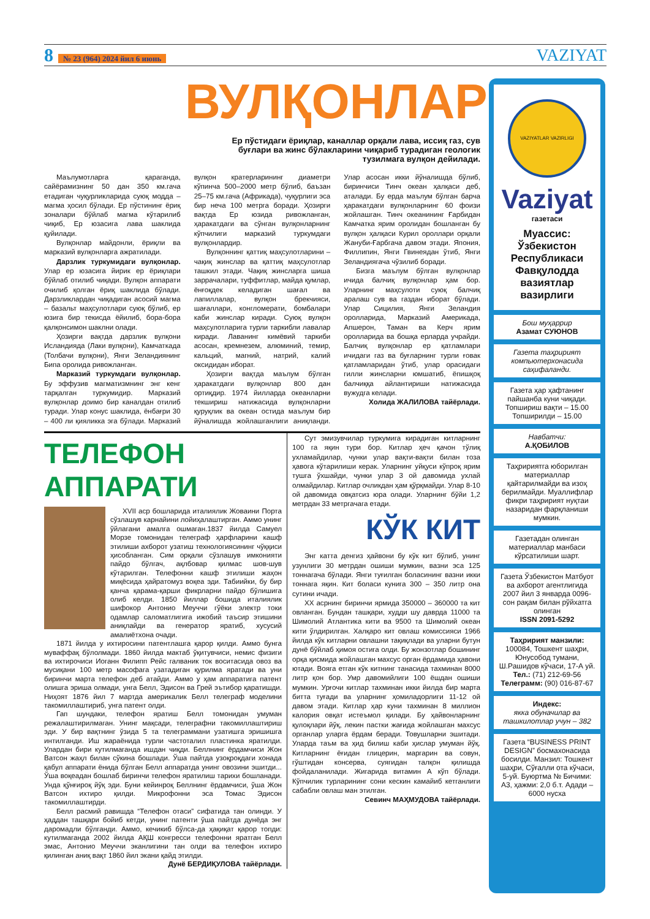8 № 23 (964) 2024 йил 6 июнь
VAZIYAT
ВУЛҚОНЛАР
Ер пўстидаги ёриқлар, каналлар орқали лава, иссиқ газ, сув буғлари ва жинс бўлакларини чиқариб турадиган геологик тузилмага вулқон дейилади.
Маълумотларга қараганда, сайёрамизнинг 50 дан 350 км.гача етадиган чуқурликларида суюқ модда – магма ҳосил бўлади. Ер пўстининг ёриқ зоналари бўйлаб магма кўтарилиб чиқиб, Ер юзасига лава шаклида қуйилади.
Вулқонлар майдонли, ёриқли ва марказий вулқонларга ажратилади.
Дарзлик туркумидаги вулқонлар. Улар ер юзасига йирик ер ёриқлари бўйлаб отилиб чиқади. Вулқон аппарати очилиб қолган ёриқ шаклида бўлади. Дарзликлардан чиқадиган асосий магма – базальт маҳсулотлари суюқ бўлиб, ер юзига бир текисда ёйилиб, бора-бора қалқонсимон шаклни олади.
Ҳозирги вақтда дарзлик вулқони Исландияда (Лаки вулқони), Камчаткада (Толбачи вулқони), Янги Зеландиянинг Бипа оролида ривожланган.
Марказий туркумдаги вулқонлар. Бу эффузив магматизмнинг энг кенг тарқалган туркумидир. Марказий вулқонлар доимо бир каналдан отилиб туради. Улар конус шаклида, ёнбағри 30 – 400 ли қияликка эга бўлади. Марказий вулқон кратерларининг диаметри кўпинча 500–2000 метр бўлиб, баъзан 25–75 км.гача (Африкада), чуқурлиги эса бир неча 100 метрга боради. Ҳозирги вақтда Ер юзида ривожланган, ҳаракатдаги ва сўнган вулқонларнинг кўпчилиги марказий туркумдаги вулқонлардир.
Вулқоннинг қаттиқ маҳсулотларини – чақиқ жинслар ва қаттиқ маҳсулотлар ташкил этади. Чақиқ жинсларга шиша заррачалари, туффитлар, майда қумлар, ёнғоқдек келадиган шағал ва лапиллалар, вулқон брекчияси, шағаллари, конгломерати, бомбалари каби жинслар киради. Суюқ вулқон маҳсулотларига турли таркибли лавалар киради. Лаванинг кимёвий таркиби асосан, кремнезем, алюминий, темир, кальций, магний, натрий, калий оксидидан иборат.
Ҳозирги вақтда маълум бўлган ҳаракатдаги вулқонлар 800 дан ортиқдир. 1974 йилларда океанларни текшириш натижасида вулқонларни қуруқлик ва океан остида маълум бир йўналишда жойлашганлиги аниқланди. Улар асосан икки йўналишда бўлиб, биринчиси Тинч океан ҳалқаси деб, аталади. Бу ерда маълум бўлган барча ҳаракатдаги вулқонларнинг 60 фоизи жойлашган. Тинч океанининг Ғарбидан Камчатка ярим оролидан бошланган бу вулқон ҳалқаси Курил ороллари орқали Жануби-Ғарбгача давом этади. Япония, Филлипин, Янги Гвинеядан ўтиб, Янги Зеландиягача чўзилиб боради.
Бизга маълум бўлган вулқонлар ичида балчиқ вулқонлар ҳам бор. Уларнинг маҳсулоти суюқ балчиқ аралаш сув ва газдан иборат бўлади. Улар Сицилия, Янги Зеландия оролларида, Марказий Америкада, Апшерон, Таман ва Керч ярим оролларида ва бошқа ерларда учрайди. Балчиқ вулқонлар ер қатламлари ичидаги газ ва буғларнинг турли ғовак қатламларидан ўтиб, улар орасидаги гилли жинсларни юмшатиб, ёпишқоқ балчиққа айлантириши натижасида вужудга келади.
Холида ЖАЛИЛОВА тайёрлади.
ТЕЛЕФОН АППАРАТИ
XVII аср бошларида италиялик Жоваини Порта сўзлашув карнайини лойиҳалаштирган. Аммо унинг ўйлагани амалга ошмаган.1837 йилда Самуел Морзе томонидан телеграф ҳарфларини кашф этилиши ахборот узатиш технологиясининг чўққиси ҳисобланган. Сим орқали сўзлашув имконияти пайдо бўлгач, ақлбовар қилмас шов-шув кўтарилган. Телефонни кашф этилиши жаҳон миқёсида ҳайратомуз воқеа эди. Табиийки, бу бир қанча қарама-қарши фикрларни пайдо бўлишига олиб келди. 1850 йиллар бошида италиялик шифокор Антонио Меуччи гўёки электр токи одамлар саломатлигига ижобий таъсир этишини аниқлайди ва генератор яратиб, хусусий амалиётхона очади.
1871 йилда у ихтиросини патентлашга қарор қилди. Аммо бунга муваффақ бўлолмади. 1860 йилда мактаб ўқитувчиси, немис физиги ва ихтирочиси Иоганн Филипп Рейс галваник ток воситасида овоз ва мусиқани 100 метр масофага узатадиган қурилма яратади ва уни биринчи марта телефон деб атайди. Аммо у ҳам аппаратига патент олишга эриша олмади, унга Белл, Эдисон ва Грей эътибор қаратишди. Ниҳоят 1876 йил 7 мартда америкалик Белл телеграф моделини такомиллаштириб, унга патент олди.
Гап шундаки, телефон яратиш Белл томонидан умуман режалаштирилмаган. Унинг мақсади, телеграфни такомиллаштириш эди. У бир вақтнинг ўзида 5 та телеграммани узатишга эришишга интилганди. Иш жараёнида турли частоталил пластинка яратилди. Улардан бири кутилмаганда ишдан чиқди. Беллнинг ёрдамчиси Жон Ватсон жаҳл билан сўкина бошлади. Ўша пайтда узоқроқдаги хонада қабул аппарати ёнида бўлган Белл аппаратда унинг овозини эшитди... Ўша воқеадан бошлаб биринчи телефон яратилиш тарихи бошланади. Унда қўнғироқ йўқ эди. Буни кейинроқ Беллнинг ёрдамчиси, ўша Жон Ватсон ихтиро қилди. Микрофонни эса Томас Эдисон такомиллаштирди.
Белл расмий равишда “Телефон отаси” сифатида тан олинди. У ҳаддан ташқари бойиб кетди, унинг патенти ўша пайтда дунёда энг даромадли бўлганди. Аммо, кечикиб бўлса-да ҳақиқат қарор топди: кутилмаганда 2002 йилда АҚШ конгресси телефонни яратган Белл эмас, Антонио Меуччи эканлигини тан олди ва телефон ихтиро қилинган аниқ вақт 1860 йил экани қайд этилди.
Дунё БЕРДИҚУЛОВА тайёрлади.
Сут эмизувчилар туркумига кирадиган китларнинг 100 га яқин тури бор. Китлар ҳеч қачон тўлиқ ухламайдилар, чунки улар вақти-вақти билан тоза ҳавога кўтарилиши керак. Уларнинг уйқуси кўпроқ ярим тушга ўхшайди, чунки улар 3 ой давомида ухлай олмайдилар. Китлар очликдан ҳам қўрқмайди. Улар 8-10 ой давомида овқатсиз юра олади. Уларнинг бўйи 1,2 метрдан 33 метргачага етади.
КЎК КИТ
Энг катта денгиз ҳайвони бу кўк кит бўлиб, унинг узунлиги 30 метрдан ошиши мумкин, вазни эса 125 тоннагача бўлади. Янги туғилган боласининг вазни икки тоннага яқин. Кит боласи кунига 300 – 350 литр она сутини ичади.
XX асрнинг биринчи ярмида 350000 – 360000 та кит овланган. Бундан ташқари, худди шу даврда 11000 та Шимолий Атлантика кити ва 9500 та Шимолий океан кити ўлдирилган. Халқаро кит овлаш комиссияси 1966 йилда кўк китларни овлашни тақиқлади ва уларни бутун дунё бўйлаб ҳимоя остига олди. Бу жонзотлар бошининг орқа қисмида жойлашган махсус орган ёрдамида ҳавони ютади. Вояга етган кўк китнинг танасида тахминан 8000 литр қон бор. Умр давомийлиги 100 ёшдан ошиши мумкин. Урғочи китлар тахминан икки йилда бир марта битта туғади ва уларнинг ҳомиладорлиги 11-12 ой давом этади. Китлар ҳар куни тахминан 8 миллион калория овқат истеъмол қилади. Бу ҳайвонларнинг қулоқлари йўқ, лекин пастки жағида жойлашган махсус органлар уларга ёрдам беради. Товушларни эшитади. Уларда таъм ва ҳид билиш каби ҳислар умуман йўқ. Китларнинг ёғидан глицерин, маргарин ва совун, гўштидан консерва, суягидан талқон қилишда фойдаланилади. Жигарида витамин А кўп бўлади. Кўпчилик турларининг сони кескин камайиб кетганлиги сабабли овлаш ман этилган.
Севинч МАҲМУДОВА тайёрлади.
VAZIYATLAR VAZIRLIGI
Vaziyat
газетаси
Муассис: Ўзбекистон Республикаси Фавқулодда вазиятлар вазирлиги
Бош муҳаррир
Азамат СУЮНОВ
Газета таҳририят компьютерхонасида саҳифаланди.
Газета ҳар ҳафтанинг пайшанба куни чиқади. Топшириш вақти – 15.00 Топширилди – 15.00
Навбатчи:
А.ҚОБИЛОВ
Таҳририятга юборилган материаллар қайтарилмайди ва изоҳ берилмайди. Муаллифлар фикри таҳририят нуқтаи назаридан фарқланиши мумкин.
Газетадан олинган материаллар манбаси кўрсатилиши шарт.
Газета Ўзбекистон Матбуот ва ахборот агентлигида 2007 йил 3 январда 0096-сон рақам билан рўйхатга олинган
ISSN 2091-5292
Таҳририят манзили:
100084, Тошкент шаҳри, Юнусобод тумани, Ш.Рашидов кўчаси, 17-А уй.
Тел.: (71) 212-69-56
Телеграмм: (90) 016-87-67
Индекс:
якка обуначилар ва ташкилотлар учун – 382
Газета “BUSINESS PRINT DESIGN” босмахонасида босилди. Манзил: Тошкент шаҳри, Сўғалли ота кўчаси, 5-уй. Буюртма № Бичими: А3, ҳажми: 2,0 б.т. Адади – 6000 нусха